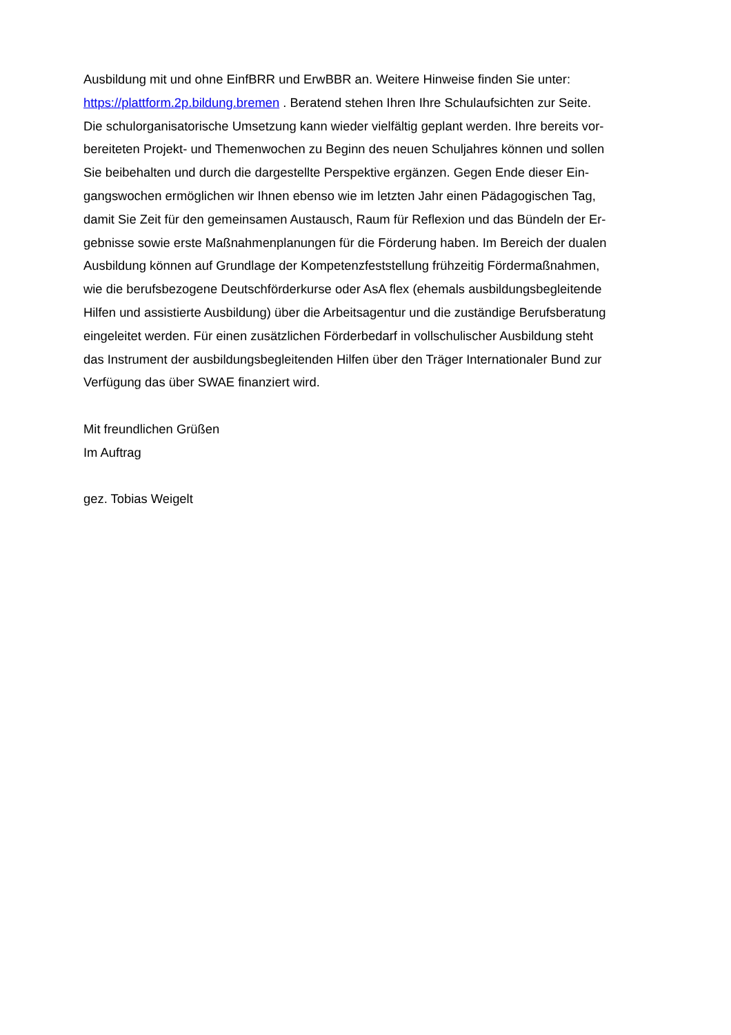Ausbildung mit und ohne EinfBRR und ErwBBR an. Weitere Hinweise finden Sie unter:
https://plattform.2p.bildung.bremen . Beratend stehen Ihren Ihre Schulaufsichten zur Seite.
Die schulorganisatorische Umsetzung kann wieder vielfältig geplant werden. Ihre bereits vor-
bereiteten Projekt- und Themenwochen zu Beginn des neuen Schuljahres können und sollen
Sie beibehalten und durch die dargestellte Perspektive ergänzen. Gegen Ende dieser Ein-
gangswochen ermöglichen wir Ihnen ebenso wie im letzten Jahr einen Pädagogischen Tag,
damit Sie Zeit für den gemeinsamen Austausch, Raum für Reflexion und das Bündeln der Er-
gebnisse sowie erste Maßnahmenplanungen für die Förderung haben. Im Bereich der dualen
Ausbildung können auf Grundlage der Kompetenzfeststellung frühzeitig Fördermaßnahmen,
wie die berufsbezogene Deutschförderkurse oder AsA flex (ehemals ausbildungsbegleitende
Hilfen und assistierte Ausbildung) über die Arbeitsagentur und die zuständige Berufsberatung
eingeleitet werden. Für einen zusätzlichen Förderbedarf in vollschulischer Ausbildung steht
das Instrument der ausbildungsbegleitenden Hilfen über den Träger Internationaler Bund zur
Verfügung das über SWAE finanziert wird.
Mit freundlichen Grüßen
Im Auftrag
gez. Tobias Weigelt